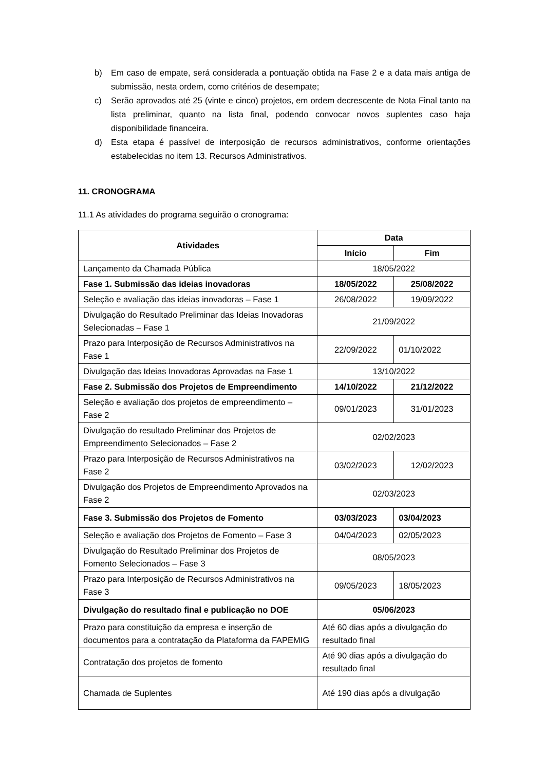b) Em caso de empate, será considerada a pontuação obtida na Fase 2 e a data mais antiga de submissão, nesta ordem, como critérios de desempate;
c) Serão aprovados até 25 (vinte e cinco) projetos, em ordem decrescente de Nota Final tanto na lista preliminar, quanto na lista final, podendo convocar novos suplentes caso haja disponibilidade financeira.
d) Esta etapa é passível de interposição de recursos administrativos, conforme orientações estabelecidas no item 13. Recursos Administrativos.
11. CRONOGRAMA
11.1 As atividades do programa seguirão o cronograma:
| Atividades | Data | |
| --- | --- | --- |
| | Início | Fim |
| Lançamento da Chamada Pública | 18/05/2022 | |
| Fase 1. Submissão das ideias inovadoras | 18/05/2022 | 25/08/2022 |
| Seleção e avaliação das ideias inovadoras – Fase 1 | 26/08/2022 | 19/09/2022 |
| Divulgação do Resultado Preliminar das Ideias Inovadoras Selecionadas – Fase 1 | 21/09/2022 | |
| Prazo para Interposição de Recursos Administrativos na Fase 1 | 22/09/2022 | 01/10/2022 |
| Divulgação das Ideias Inovadoras Aprovadas na Fase 1 | 13/10/2022 | |
| Fase 2. Submissão dos Projetos de Empreendimento | 14/10/2022 | 21/12/2022 |
| Seleção e avaliação dos projetos de empreendimento – Fase 2 | 09/01/2023 | 31/01/2023 |
| Divulgação do resultado Preliminar dos Projetos de Empreendimento Selecionados – Fase 2 | 02/02/2023 | |
| Prazo para Interposição de Recursos Administrativos na Fase 2 | 03/02/2023 | 12/02/2023 |
| Divulgação dos Projetos de Empreendimento Aprovados na Fase 2 | 02/03/2023 | |
| Fase 3. Submissão dos Projetos de Fomento | 03/03/2023 | 03/04/2023 |
| Seleção e avaliação dos Projetos de Fomento – Fase 3 | 04/04/2023 | 02/05/2023 |
| Divulgação do Resultado Preliminar dos Projetos de Fomento Selecionados – Fase 3 | 08/05/2023 | |
| Prazo para Interposição de Recursos Administrativos na Fase 3 | 09/05/2023 | 18/05/2023 |
| Divulgação do resultado final e publicação no DOE | 05/06/2023 | |
| Prazo para constituição da empresa e inserção de documentos para a contratação da Plataforma da FAPEMIG | Até 60 dias após a divulgação do resultado final | |
| Contratação dos projetos de fomento | Até 90 dias após a divulgação do resultado final | |
| Chamada de Suplentes | Até 190 dias após a divulgação | |